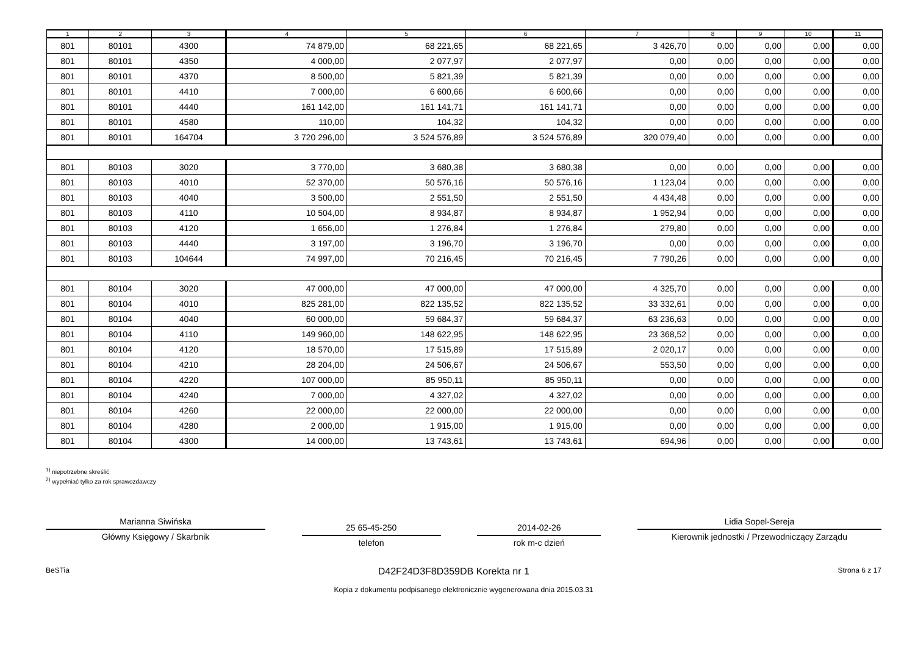| 1 | 2 | 3 | 4 | 5 | 6 | 7 | 8 | 9 | 10 | 11 |
| --- | --- | --- | --- | --- | --- | --- | --- | --- | --- | --- |
| 801 | 80101 | 4300 | 74 879,00 | 68 221,65 | 68 221,65 | 3 426,70 | 0,00 | 0,00 | 0,00 | 0,00 |
| 801 | 80101 | 4350 | 4 000,00 | 2 077,97 | 2 077,97 | 0,00 | 0,00 | 0,00 | 0,00 | 0,00 |
| 801 | 80101 | 4370 | 8 500,00 | 5 821,39 | 5 821,39 | 0,00 | 0,00 | 0,00 | 0,00 | 0,00 |
| 801 | 80101 | 4410 | 7 000,00 | 6 600,66 | 6 600,66 | 0,00 | 0,00 | 0,00 | 0,00 | 0,00 |
| 801 | 80101 | 4440 | 161 142,00 | 161 141,71 | 161 141,71 | 0,00 | 0,00 | 0,00 | 0,00 | 0,00 |
| 801 | 80101 | 4580 | 110,00 | 104,32 | 104,32 | 0,00 | 0,00 | 0,00 | 0,00 | 0,00 |
| 801 | 80101 | 164704 | 3 720 296,00 | 3 524 576,89 | 3 524 576,89 | 320 079,40 | 0,00 | 0,00 | 0,00 | 0,00 |
| 801 | 80103 | 3020 | 3 770,00 | 3 680,38 | 3 680,38 | 0,00 | 0,00 | 0,00 | 0,00 | 0,00 |
| 801 | 80103 | 4010 | 52 370,00 | 50 576,16 | 50 576,16 | 1 123,04 | 0,00 | 0,00 | 0,00 | 0,00 |
| 801 | 80103 | 4040 | 3 500,00 | 2 551,50 | 2 551,50 | 4 434,48 | 0,00 | 0,00 | 0,00 | 0,00 |
| 801 | 80103 | 4110 | 10 504,00 | 8 934,87 | 8 934,87 | 1 952,94 | 0,00 | 0,00 | 0,00 | 0,00 |
| 801 | 80103 | 4120 | 1 656,00 | 1 276,84 | 1 276,84 | 279,80 | 0,00 | 0,00 | 0,00 | 0,00 |
| 801 | 80103 | 4440 | 3 197,00 | 3 196,70 | 3 196,70 | 0,00 | 0,00 | 0,00 | 0,00 | 0,00 |
| 801 | 80103 | 104644 | 74 997,00 | 70 216,45 | 70 216,45 | 7 790,26 | 0,00 | 0,00 | 0,00 | 0,00 |
| 801 | 80104 | 3020 | 47 000,00 | 47 000,00 | 47 000,00 | 4 325,70 | 0,00 | 0,00 | 0,00 | 0,00 |
| 801 | 80104 | 4010 | 825 281,00 | 822 135,52 | 822 135,52 | 33 332,61 | 0,00 | 0,00 | 0,00 | 0,00 |
| 801 | 80104 | 4040 | 60 000,00 | 59 684,37 | 59 684,37 | 63 236,63 | 0,00 | 0,00 | 0,00 | 0,00 |
| 801 | 80104 | 4110 | 149 960,00 | 148 622,95 | 148 622,95 | 23 368,52 | 0,00 | 0,00 | 0,00 | 0,00 |
| 801 | 80104 | 4120 | 18 570,00 | 17 515,89 | 17 515,89 | 2 020,17 | 0,00 | 0,00 | 0,00 | 0,00 |
| 801 | 80104 | 4210 | 28 204,00 | 24 506,67 | 24 506,67 | 553,50 | 0,00 | 0,00 | 0,00 | 0,00 |
| 801 | 80104 | 4220 | 107 000,00 | 85 950,11 | 85 950,11 | 0,00 | 0,00 | 0,00 | 0,00 | 0,00 |
| 801 | 80104 | 4240 | 7 000,00 | 4 327,02 | 4 327,02 | 0,00 | 0,00 | 0,00 | 0,00 | 0,00 |
| 801 | 80104 | 4260 | 22 000,00 | 22 000,00 | 22 000,00 | 0,00 | 0,00 | 0,00 | 0,00 | 0,00 |
| 801 | 80104 | 4280 | 2 000,00 | 1 915,00 | 1 915,00 | 0,00 | 0,00 | 0,00 | 0,00 | 0,00 |
| 801 | 80104 | 4300 | 14 000,00 | 13 743,61 | 13 743,61 | 694,96 | 0,00 | 0,00 | 0,00 | 0,00 |
<sup>1)</sup> niepotrzebne skreślić
<sup>2)</sup> wypełniać tylko za rok sprawozdawczy
Marianna Siwińska
Główny Księgowy / Skarbnik
25 65-45-250
telefon
2014-02-26
rok m-c dzień
Lidia Sopel-Sereja
Kierownik jednostki / Przewodniczący Zarządu
BeSTia D42F24D3F8D359DB Korekta nr 1 Strona 6 z 17
Kopia z dokumentu podpisanego elektronicznie wygenerowana dnia 2015.03.31